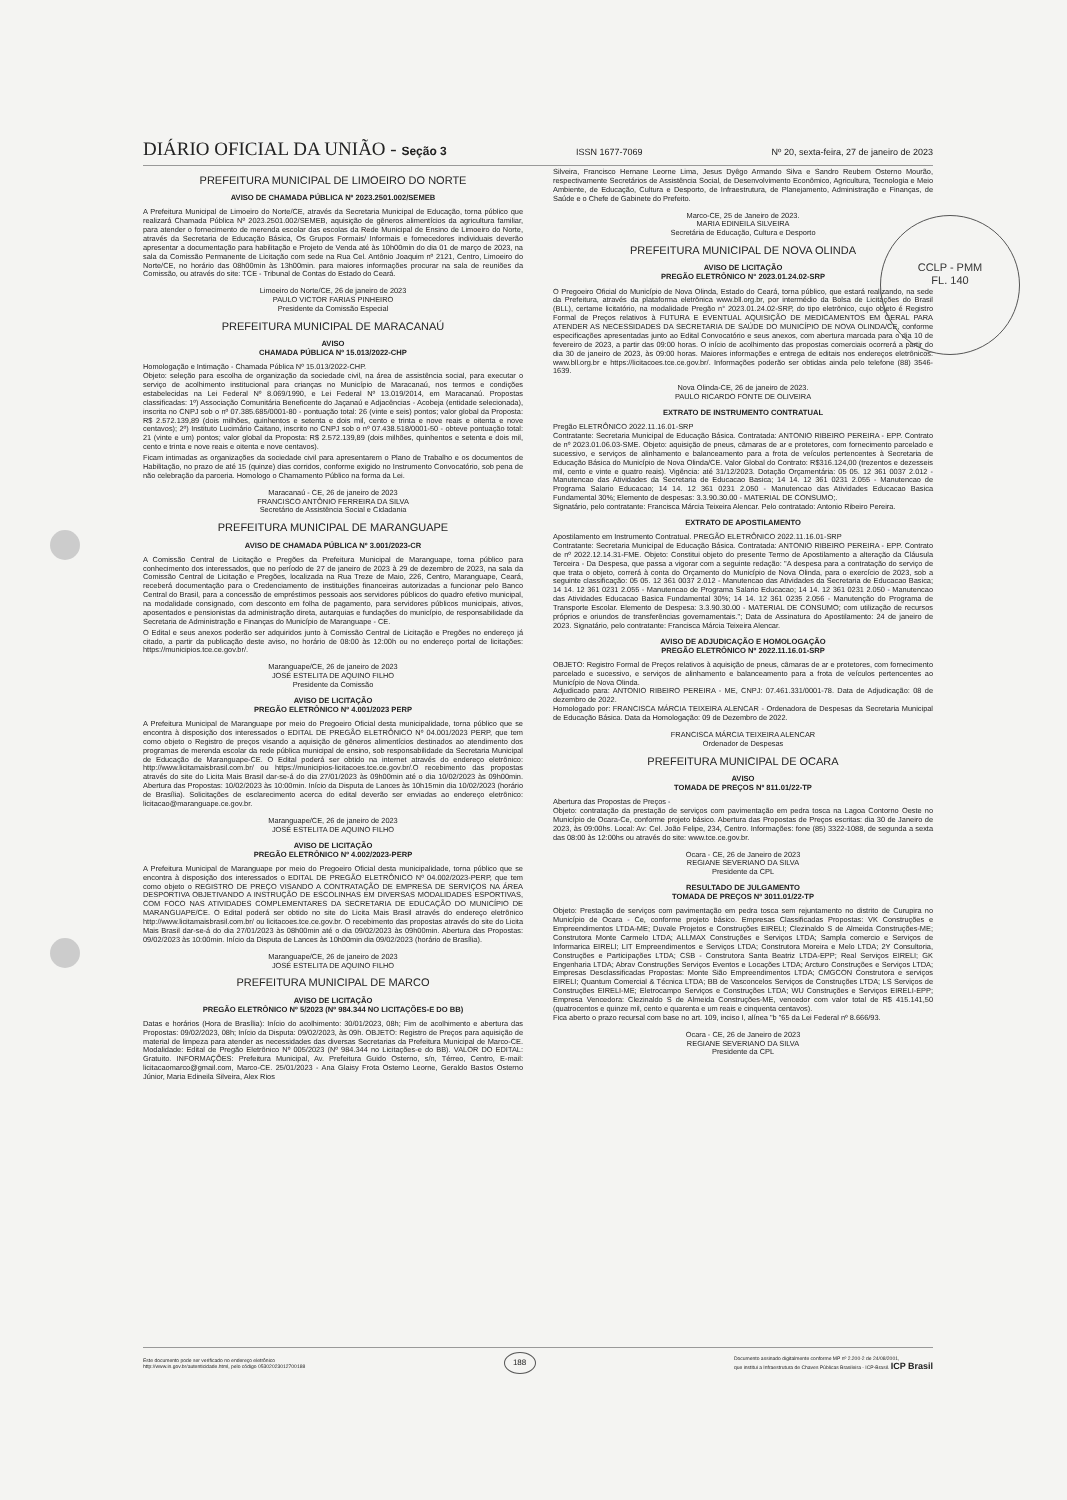DIÁRIO OFICIAL DA UNIÃO - Seção 3
ISSN 1677-7069 Nº 20, sexta-feira, 27 de janeiro de 2023
PREFEITURA MUNICIPAL DE LIMOEIRO DO NORTE
AVISO DE CHAMADA PÚBLICA Nº 2023.2501.002/SEMEB
A Prefeitura Municipal de Limoeiro do Norte/CE, através da Secretaria Municipal de Educação, torna público que realizará Chamada Pública Nº 2023.2501.002/SEMEB, aquisição de gêneros alimentícios da agricultura familiar, para atender o fornecimento de merenda escolar das escolas da Rede Municipal de Ensino de Limoeiro do Norte, através da Secretaria de Educação Básica, Os Grupos Formais/ Informais e fornecedores individuais deverão apresentar a documentação para habilitação e Projeto de Venda até às 10h00min do dia 01 de março de 2023, na sala da Comissão Permanente de Licitação com sede na Rua Cel. Antônio Joaquim nº 2121, Centro, Limoeiro do Norte/CE, no horário das 08h00min às 13h00min. para maiores informações procurar na sala de reuniões da Comissão, ou através do site: TCE - Tribunal de Contas do Estado do Ceará.
Limoeiro do Norte/CE, 26 de janeiro de 2023
PAULO VICTOR FARIAS PINHEIRO
Presidente da Comissão Especial
PREFEITURA MUNICIPAL DE MARACANAÚ
AVISO
CHAMADA PÚBLICA Nº 15.013/2022-CHP
Homologação e Intimação - Chamada Pública Nº 15.013/2022-CHP.
Objeto: seleção para escolha de organização da sociedade civil, na área de assistência social, para executar o serviço de acolhimento institucional para crianças no Município de Maracanaú, nos termos e condições estabelecidas na Lei Federal Nº 8.069/1990, e Lei Federal Nº 13.019/2014, em Maracanaú. Propostas classificadas: 1º) Associação Comunitária Beneficente do Jaçanaú e Adjacências - Acobeja (entidade selecionada), inscrita no CNPJ sob o nº 07.385.685/0001-80 - pontuação total: 26 (vinte e seis) pontos; valor global da Proposta: R$ 2.572.139,89 (dois milhões, quinhentos e setenta e dois mil, cento e trinta e nove reais e oitenta e nove centavos); 2º) Instituto Lucimário Caitano, inscrito no CNPJ sob o nº 07.438.518/0001-50 - obteve pontuação total: 21 (vinte e um) pontos; valor global da Proposta: R$ 2.572.139,89 (dois milhões, quinhentos e setenta e dois mil, cento e trinta e nove reais e oitenta e nove centavos).
Ficam intimadas as organizações da sociedade civil para apresentarem o Plano de Trabalho e os documentos de Habilitação, no prazo de até 15 (quinze) dias corridos, conforme exigido no Instrumento Convocatório, sob pena de não celebração da parceria. Homologo o Chamamento Público na forma da Lei.
Maracanaú - CE, 26 de janeiro de 2023
FRANCISCO ANTÔNIO FERREIRA DA SILVA
Secretário de Assistência Social e Cidadania
PREFEITURA MUNICIPAL DE MARANGUAPE
AVISO DE CHAMADA PÚBLICA Nº 3.001/2023-CR
A Comissão Central de Licitação e Pregões da Prefeitura Municipal de Maranguape, torna público para conhecimento dos interessados, que no período de 27 de janeiro de 2023 à 29 de dezembro de 2023, na sala da Comissão Central de Licitação e Pregões, localizada na Rua Treze de Maio, 226, Centro, Maranguape, Ceará, receberá documentação para o Credenciamento de instituições financeiras autorizadas a funcionar pelo Banco Central do Brasil, para a concessão de empréstimos pessoais aos servidores públicos do quadro efetivo municipal, na modalidade consignado, com desconto em folha de pagamento, para servidores públicos municipais, ativos, aposentados e pensionistas da administração direta, autarquias e fundações do município, de responsabilidade da Secretaria de Administração e Finanças do Município de Maranguape - CE.
O Edital e seus anexos poderão ser adquiridos junto à Comissão Central de Licitação e Pregões no endereço já citado, a partir da publicação deste aviso, no horário de 08:00 às 12:00h ou no endereço portal de licitações: https://municipios.tce.ce.gov.br/.
Maranguape/CE, 26 de janeiro de 2023
JOSÉ ESTELITA DE AQUINO FILHO
Presidente da Comissão
AVISO DE LICITAÇÃO
PREGÃO ELETRÔNICO Nº 4.001/2023 PERP
A Prefeitura Municipal de Maranguape por meio do Pregoeiro Oficial desta municipalidade, torna público que se encontra à disposição dos interessados o EDITAL DE PREGÃO ELETRÔNICO Nº 04.001/2023 PERP, que tem como objeto o Registro de preços visando a aquisição de gêneros alimentícios destinados ao atendimento dos programas de merenda escolar da rede pública municipal de ensino, sob responsabilidade da Secretaria Municipal de Educação de Maranguape-CE. O Edital poderá ser obtido na internet através do endereço eletrônico: http://www.licitamaisbrasil.com.br/ ou https://municipios-licitacoes.tce.ce.gov.br/.O recebimento das propostas através do site do Licita Mais Brasil dar-se-á do dia 27/01/2023 às 09h00min até o dia 10/02/2023 às 09h00min. Abertura das Propostas: 10/02/2023 às 10:00min. Início da Disputa de Lances às 10h15min dia 10/02/2023 (horário de Brasília). Solicitações de esclarecimento acerca do edital deverão ser enviadas ao endereço eletrônico: licitacao@maranguape.ce.gov.br.
Maranguape/CE, 26 de janeiro de 2023
JOSÉ ESTELITA DE AQUINO FILHO
AVISO DE LICITAÇÃO
PREGÃO ELETRÔNICO Nº 4.002/2023-PERP
A Prefeitura Municipal de Maranguape por meio do Pregoeiro Oficial desta municipalidade, torna público que se encontra à disposição dos interessados o EDITAL DE PREGÃO ELETRÔNICO Nº 04.002/2023-PERP, que tem como objeto o REGISTRO DE PREÇO VISANDO A CONTRATAÇÃO DE EMPRESA DE SERVIÇOS NA ÁREA DESPORTIVA OBJETIVANDO A INSTRUÇÃO DE ESCOLINHAS EM DIVERSAS MODALIDADES ESPORTIVAS, COM FOCO NAS ATIVIDADES COMPLEMENTARES DA SECRETARIA DE EDUCAÇÃO DO MUNICÍPIO DE MARANGUAPE/CE. O Edital poderá ser obtido no site do Licita Mais Brasil através do endereço eletrônico http://www.licitamaisbrasil.com.br/ ou licitacoes.tce.ce.gov.br. O recebimento das propostas através do site do Licita Mais Brasil dar-se-á do dia 27/01/2023 às 08h00min até o dia 09/02/2023 às 09h00min. Abertura das Propostas: 09/02/2023 às 10:00min. Início da Disputa de Lances às 10h00min dia 09/02/2023 (horário de Brasília).
Maranguape/CE, 26 de janeiro de 2023
JOSÉ ESTELITA DE AQUINO FILHO
PREFEITURA MUNICIPAL DE MARCO
AVISO DE LICITAÇÃO
PREGÃO ELETRÔNICO Nº 5/2023 (Nº 984.344 NO LICITAÇÕES-E DO BB)
Datas e horários (Hora de Brasília): Início do acolhimento: 30/01/2023, 08h; Fim de acolhimento e abertura das Propostas: 09/02/2023, 08h; Início da Disputa: 09/02/2023, às 09h. OBJETO: Registro de Preços para aquisição de material de limpeza para atender as necessidades das diversas Secretarias da Prefeitura Municipal de Marco-CE. Modalidade: Edital de Pregão Eletrônico Nº 005/2023 (Nº 984.344 no Licitações-e do BB). VALOR DO EDITAL: Gratuito. INFORMAÇÕES: Prefeitura Municipal, Av. Prefeitura Guido Osterno, s/n, Térreo, Centro, E-mail: licitacaomarco@gmail.com, Marco-CE. 25/01/2023 - Ana Glaisy Frota Osterno Leorne, Geraldo Bastos Osterno Júnior, Maria Edineila Silveira, Alex Rios
Silveira, Francisco Hernane Leorne Lima, Jesus Dyêgo Armando Silva e Sandro Reubem Osterno Mourão, respectivamente Secretários de Assistência Social, de Desenvolvimento Econômico, Agricultura, Tecnologia e Meio Ambiente, de Educação, Cultura e Desporto, de Infraestrutura, de Planejamento, Administração e Finanças, de Saúde e o Chefe de Gabinete do Prefeito.
Marco-CE, 25 de Janeiro de 2023.
MARIA EDINEILA SILVEIRA
Secretária de Educação, Cultura e Desporto
PREFEITURA MUNICIPAL DE NOVA OLINDA
AVISO DE LICITAÇÃO
PREGÃO ELETRÔNICO N° 2023.01.24.02-SRP
O Pregoeiro Oficial do Município de Nova Olinda, Estado do Ceará, torna público, que estará realizando, na sede da Prefeitura, através da plataforma eletrônica www.bll.org.br, por intermédio da Bolsa de Licitações do Brasil (BLL), certame licitatório, na modalidade Pregão n° 2023.01.24.02-SRP, do tipo eletrônico, cujo objeto é Registro Formal de Preços relativos à FUTURA E EVENTUAL AQUISIÇÃO DE MEDICAMENTOS EM GERAL PARA ATENDER AS NECESSIDADES DA SECRETARIA DE SAÚDE DO MUNICÍPIO DE NOVA OLINDA/CE, conforme especificações apresentadas junto ao Edital Convocatório e seus anexos, com abertura marcada para o dia 10 de fevereiro de 2023, a partir das 09:00 horas. O início de acolhimento das propostas comerciais ocorrerá a partir do dia 30 de janeiro de 2023, às 09:00 horas. Maiores informações e entrega de editais nos endereços eletrônicos: www.bll.org.br e https://licitacoes.tce.ce.gov.br/. Informações poderão ser obtidas ainda pelo telefone (88) 3546-1639.
Nova Olinda-CE, 26 de janeiro de 2023.
PAULO RICARDO FONTE DE OLIVEIRA
EXTRATO DE INSTRUMENTO CONTRATUAL
Pregão ELETRÔNICO 2022.11.16.01-SRP
Contratante: Secretaria Municipal de Educação Básica. Contratada: ANTONIO RIBEIRO PEREIRA - EPP. Contrato de nº 2023.01.06.03-SME. Objeto: aquisição de pneus, câmaras de ar e protetores, com fornecimento parcelado e sucessivo, e serviços de alinhamento e balanceamento para a frota de veículos pertencentes à Secretaria de Educação Básica do Município de Nova Olinda/CE. Valor Global do Contrato: R$316.124,00 (trezentos e dezesseis mil, cento e vinte e quatro reais). Vigência: até 31/12/2023. Dotação Orçamentária: 05 05. 12 361 0037 2.012 - Manutencao das Atividades da Secretaria de Educacao Basica; 14 14. 12 361 0231 2.055 - Manutencao de Programa Salario Educacao; 14 14. 12 361 0231 2.050 - Manutencao das Atividades Educacao Basica Fundamental 30%; Elemento de despesas: 3.3.90.30.00 - MATERIAL DE CONSUMO;.
Signatário, pelo contratante: Francisca Márcia Teixeira Alencar. Pelo contratado: Antonio Ribeiro Pereira.
EXTRATO DE APOSTILAMENTO
Apostilamento em Instrumento Contratual. PREGÃO ELETRÔNICO 2022.11.16.01-SRP
Contratante: Secretaria Municipal de Educação Básica. Contratada: ANTONIO RIBEIRO PEREIRA - EPP. Contrato de nº 2022.12.14.31-FME. Objeto: Constitui objeto do presente Termo de Apostilamento a alteração da Cláusula Terceira - Da Despesa, que passa a vigorar com a seguinte redação: "A despesa para a contratação do serviço de que trata o objeto, correrá à conta do Orçamento do Município de Nova Olinda, para o exercício de 2023, sob a seguinte classificação: 05 05. 12 361 0037 2.012 - Manutencao das Atividades da Secretaria de Educacao Basica; 14 14. 12 361 0231 2.055 - Manutencao de Programa Salario Educacao; 14 14. 12 361 0231 2.050 - Manutencao das Atividades Educacao Basica Fundamental 30%; 14 14. 12 361 0235 2.056 - Manutenção do Programa de Transporte Escolar. Elemento de Despesa: 3.3.90.30.00 - MATERIAL DE CONSUMO; com utilização de recursos próprios e oriundos de transferências governamentais."; Data de Assinatura do Apostilamento: 24 de janeiro de 2023. Signatário, pelo contratante: Francisca Márcia Teixeira Alencar.
AVISO DE ADJUDICAÇÃO E HOMOLOGAÇÃO
PREGÃO ELETRÔNICO Nº 2022.11.16.01-SRP
OBJETO: Registro Formal de Preços relativos à aquisição de pneus, câmaras de ar e protetores, com fornecimento parcelado e sucessivo, e serviços de alinhamento e balanceamento para a frota de veículos pertencentes ao Município de Nova Olinda.
Adjudicado para: ANTONIO RIBEIRO PEREIRA - ME, CNPJ: 07.461.331/0001-78. Data de Adjudicação: 08 de dezembro de 2022.
Homologado por: FRANCISCA MÁRCIA TEIXEIRA ALENCAR - Ordenadora de Despesas da Secretaria Municipal de Educação Básica. Data da Homologação: 09 de Dezembro de 2022.
FRANCISCA MÁRCIA TEIXEIRA ALENCAR
Ordenador de Despesas
PREFEITURA MUNICIPAL DE OCARA
AVISO
TOMADA DE PREÇOS Nº 811.01/22-TP
Abertura das Propostas de Preços -
Objeto: contratação da prestação de serviços com pavimentação em pedra tosca na Lagoa Contorno Oeste no Município de Ocara-Ce, conforme projeto básico. Abertura das Propostas de Preços escritas: dia 30 de Janeiro de 2023, às 09:00hs. Local: Av: Cel. João Felipe, 234, Centro. Informações: fone (85) 3322-1088, de segunda a sexta das 08:00 às 12:00hs ou através do site: www.tce.ce.gov.br.
Ocara - CE, 26 de Janeiro de 2023
REGIANE SEVERIANO DA SILVA
Presidente da CPL
RESULTADO DE JULGAMENTO
TOMADA DE PREÇOS Nº 3011.01/22-TP
Objeto: Prestação de serviços com pavimentação em pedra tosca sem rejuntamento no distrito de Curupira no Município de Ocara - Ce, conforme projeto básico. Empresas Classificadas Propostas: VK Construções e Empreendimentos LTDA-ME; Duvale Projetos e Construções EIRELI; Clezinaldo S de Almeida Construções-ME; Construtora Monte Carmelo LTDA; ALLMAX Construções e Serviços LTDA; Sampla comercio e Serviços de Informarica EIRELI; LIT Empreendimentos e Serviços LTDA; Construtora Moreira e Melo LTDA; 2Y Consultoria, Construções e Participações LTDA; CSB - Construtora Santa Beatriz LTDA-EPP; Real Serviços EIRELI; GK Engenharia LTDA; Abrav Construções Serviços Eventos e Locações LTDA; Arcturo Construções e Serviços LTDA; Empresas Desclassificadas Propostas: Monte Sião Empreendimentos LTDA; CMGCON Construtora e serviços EIRELI; Quantum Comercial & Técnica LTDA; BB de Vasconcelos Serviços de Construções LTDA; LS Serviços de Construções EIRELI-ME; Eletrocampo Serviços e Construções LTDA; WU Construções e Serviços EIRELI-EPP; Empresa Vencedora: Clezinaldo S de Almeida Construções-ME, vencedor com valor total de R$ 415.141,50 (quatrocentos e quinze mil, cento e quarenta e um reais e cinquenta centavos).
Fica aberto o prazo recursal com base no art. 109, inciso I, alínea "b "65 da Lei Federal nº 8.666/93.
Ocara - CE, 26 de Janeiro de 2023
REGIANE SEVERIANO DA SILVA
Presidente da CPL
CCLP - PMM
FL. 140
Este documento pode ser verificado no endereço eletrônico
http://www.in.gov.br/autenticidade.html, pelo código 05302023012700188
188
Documento assinado digitalmente conforme MP nº 2.200-2 de 24/08/2001,
que institui a Infraestrutura de Chaves Públicas Brasileira - ICP-Brasil. ICP Brasil